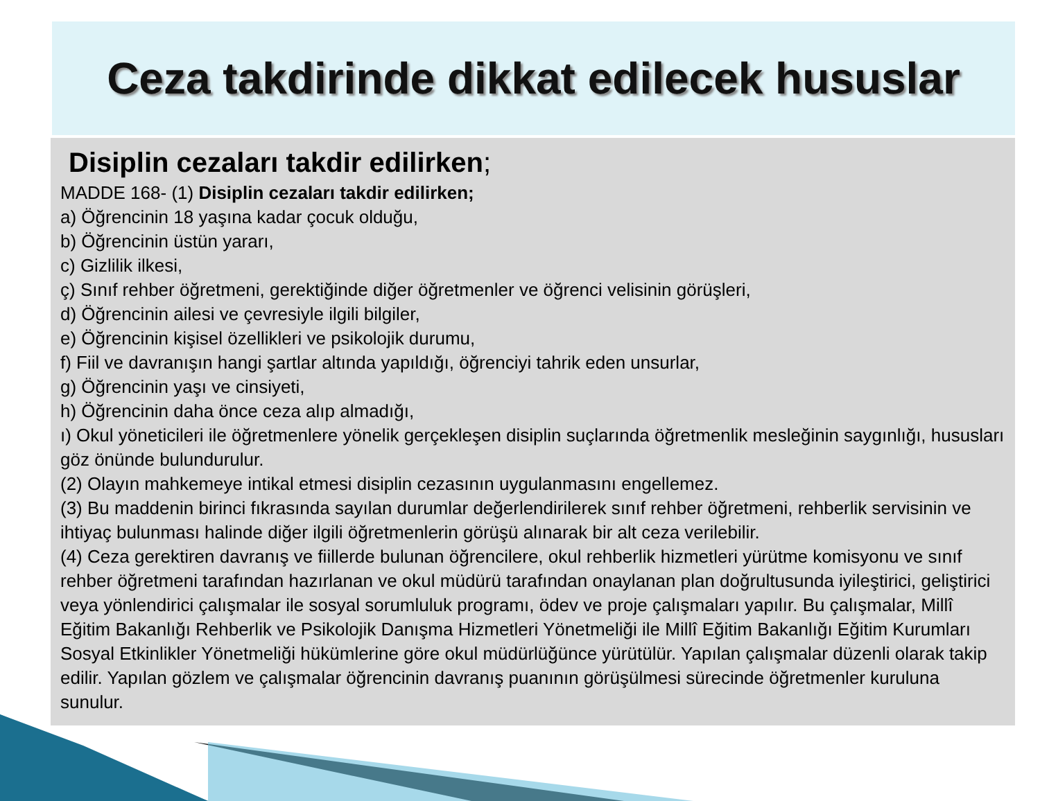Ceza takdirinde dikkat edilecek hususlar
Disiplin cezaları takdir edilirken;
MADDE 168- (1) Disiplin cezaları takdir edilirken;
a) Öğrencinin 18 yaşına kadar çocuk olduğu,
b) Öğrencinin üstün yararı,
c) Gizlilik ilkesi,
ç) Sınıf rehber öğretmeni, gerektiğinde diğer öğretmenler ve öğrenci velisinin görüşleri,
d) Öğrencinin ailesi ve çevresiyle ilgili bilgiler,
e) Öğrencinin kişisel özellikleri ve psikolojik durumu,
f) Fiil ve davranışın hangi şartlar altında yapıldığı, öğrenciyi tahrik eden unsurlar,
g) Öğrencinin yaşı ve cinsiyeti,
h) Öğrencinin daha önce ceza alıp almadığı,
ı) Okul yöneticileri ile öğretmenlere yönelik gerçekleşen disiplin suçlarında öğretmenlik mesleğinin saygınlığı, hususları göz önünde bulundurulur.
(2) Olayın mahkemeye intikal etmesi disiplin cezasının uygulanmasını engellemez.
(3) Bu maddenin birinci fıkrasında sayılan durumlar değerlendirilerek sınıf rehber öğretmeni, rehberlik servisinin ve ihtiyaç bulunması halinde diğer ilgili öğretmenlerin görüşü alınarak bir alt ceza verilebilir.
(4) Ceza gerektiren davranış ve fiillerde bulunan öğrencilere, okul rehberlik hizmetleri yürütme komisyonu ve sınıf rehber öğretmeni tarafından hazırlanan ve okul müdürü tarafından onaylanan plan doğrultusunda iyileştirici, geliştirici veya yönlendirici çalışmalar ile sosyal sorumluluk programı, ödev ve proje çalışmaları yapılır. Bu çalışmalar, Millî Eğitim Bakanlığı Rehberlik ve Psikolojik Danışma Hizmetleri Yönetmeliği ile Millî Eğitim Bakanlığı Eğitim Kurumları Sosyal Etkinlikler Yönetmeliği hükümlerine göre okul müdürlüğünce yürütülür. Yapılan çalışmalar düzenli olarak takip edilir. Yapılan gözlem ve çalışmalar öğrencinin davranış puanının görüşülmesi sürecinde öğretmenler kuruluna sunulur.